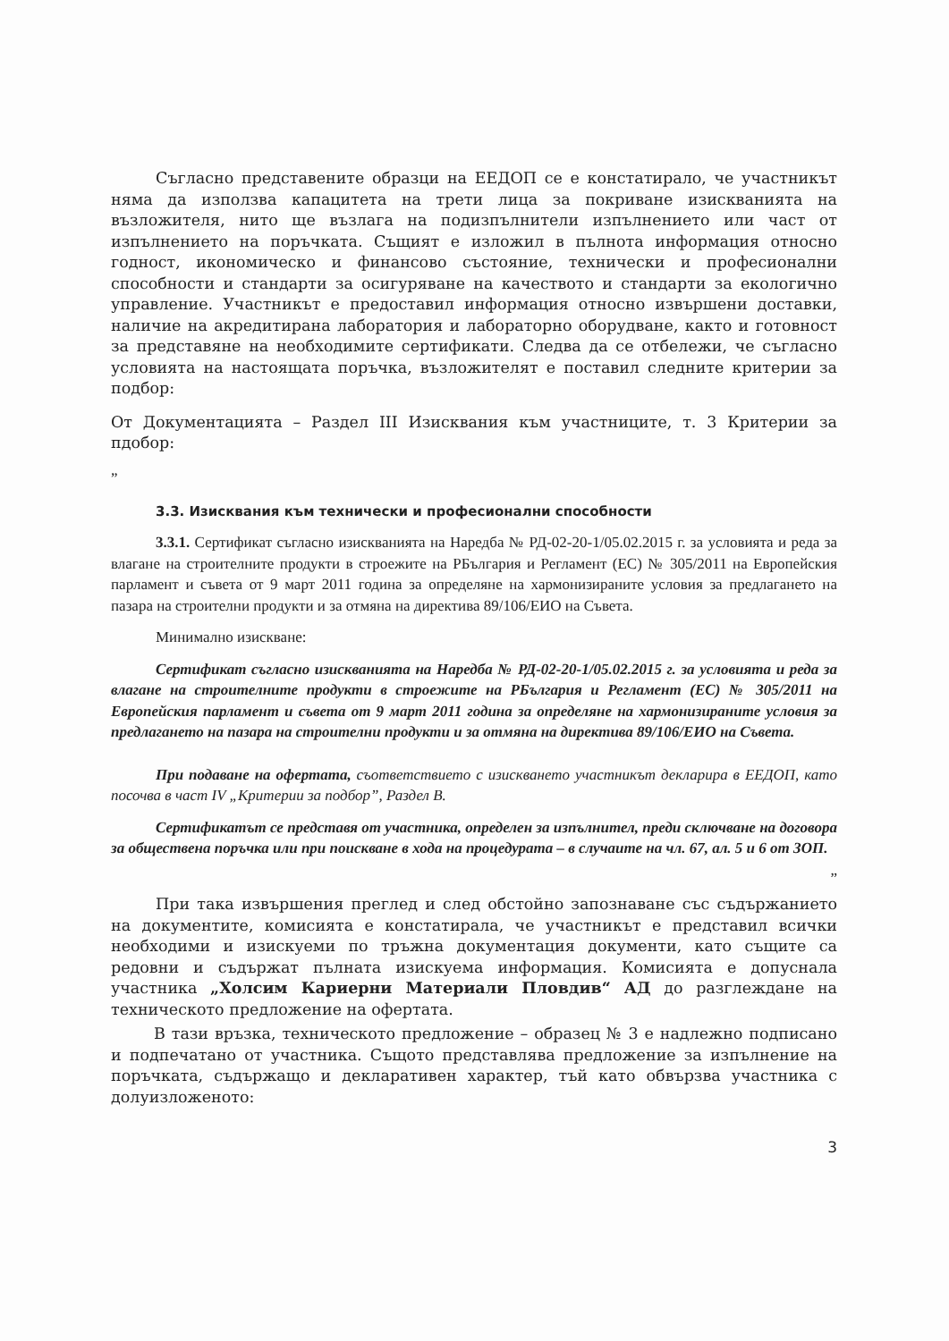Съгласно представените образци на ЕЕДОП се е констатирало, че участникът няма да използва капацитета на трети лица за покриване изискванията на възложителя, нито ще възлага на подизпълнители изпълнението или част от изпълнението на поръчката. Същият е изложил в пълнота информация относно годност, икономическо и финансово състояние, технически и професионални способности и стандарти за осигуряване на качеството и стандарти за екологично управление. Участникът е предоставил информация относно извършени доставки, наличие на акредитирана лаборатория и лабораторно оборудване, както и готовност за представяне на необходимите сертификати. Следва да се отбележи, че съгласно условията на настоящата поръчка, възложителят е поставил следните критерии за подбор:
От Документацията – Раздел III Изисквания към участниците, т. 3 Критерии за пдобор:
„
3.3. Изисквания към технически и професионални способности
3.3.1. Сертификат съгласно изискванията на Наредба № РД-02-20-1/05.02.2015 г. за условията и реда за влагане на строителните продукти в строежите на РБългария и Регламент (ЕС) № 305/2011 на Европейския парламент и съвета от 9 март 2011 година за определяне на хармонизираните условия за предлагането на пазара на строителни продукти и за отмяна на директива 89/106/ЕИО на Съвета.
Минимално изискване:
Сертификат съгласно изискванията на Наредба № РД-02-20-1/05.02.2015 г. за условията и реда за влагане на строителните продукти в строежите на РБългария и Регламент (ЕС) № 305/2011 на Европейския парламент и съвета от 9 март 2011 година за определяне на хармонизираните условия за предлагането на пазара на строителни продукти и за отмяна на директива 89/106/ЕИО на Съвета.
При подаване на офертата, съответствието с изискването участникът декларира в ЕЕДОП, като посочва в част IV „Критерии за подбор”, Раздел В.
Сертификатът се представя от участника, определен за изпълнител, преди сключване на договора за обществена поръчка или при поискване в хода на процедурата – в случаите на чл. 67, ал. 5 и 6 от ЗОП.
”
При така извършения преглед и след обстойно запознаване със съдържанието на документите, комисията е констатирала, че участникът е представил всички необходими и изискуеми по тръжна документация документи, като същите са редовни и съдържат пълната изискуема информация. Комисията е допуснала участника „Холсим Кариерни Материали Пловдив“ АД до разглеждане на техническото предложение на офертата.
В тази връзка, техническото предложение – образец № 3 е надлежно подписано и подпечатано от участника. Същото представлява предложение за изпълнение на поръчката, съдържащо и декларативен характер, тъй като обвързва участника с долуизложеното:
3